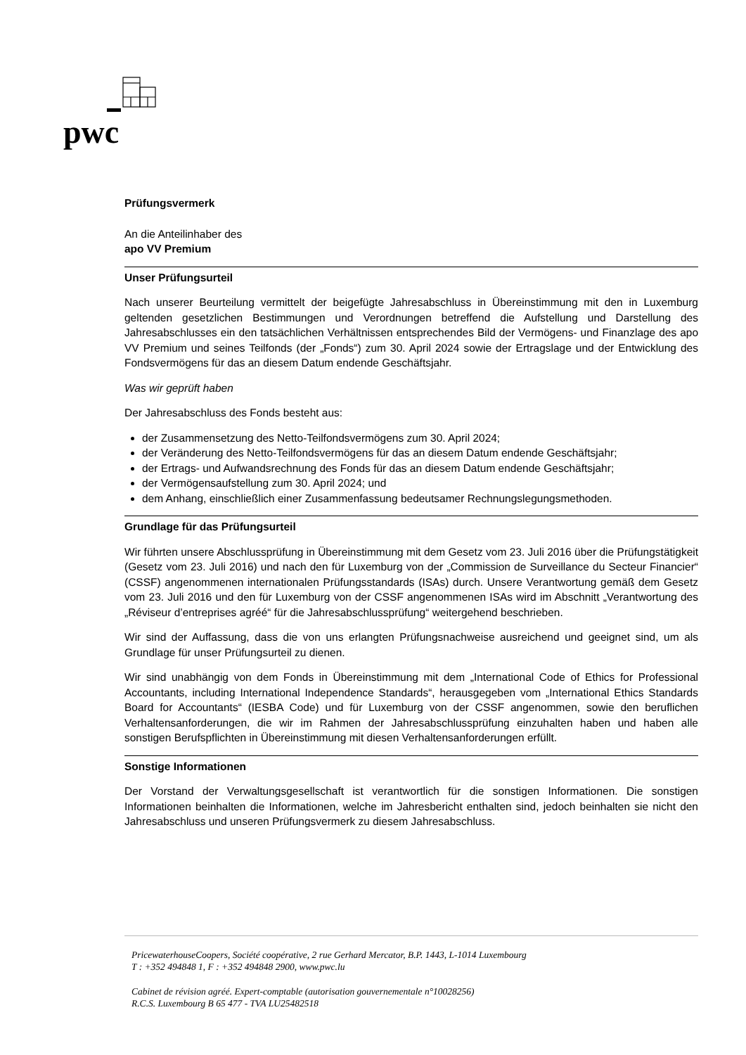pwc
Prüfungsvermerk
An die Anteilinhaber des
apo VV Premium
Unser Prüfungsurteil
Nach unserer Beurteilung vermittelt der beigefügte Jahresabschluss in Übereinstimmung mit den in Luxemburg geltenden gesetzlichen Bestimmungen und Verordnungen betreffend die Aufstellung und Darstellung des Jahresabschlusses ein den tatsächlichen Verhältnissen entsprechendes Bild der Vermögens- und Finanzlage des apo VV Premium und seines Teilfonds (der „Fonds“) zum 30. April 2024 sowie der Ertragslage und der Entwicklung des Fondsvermögens für das an diesem Datum endende Geschäftsjahr.
Was wir geprüft haben
Der Jahresabschluss des Fonds besteht aus:
der Zusammensetzung des Netto-Teilfondsvermögens zum 30. April 2024;
der Veränderung des Netto-Teilfondsvermögens für das an diesem Datum endende Geschäftsjahr;
der Ertrags- und Aufwandsrechnung des Fonds für das an diesem Datum endende Geschäftsjahr;
der Vermögensaufstellung zum 30. April 2024; und
dem Anhang, einschließlich einer Zusammenfassung bedeutsamer Rechnungslegungsmethoden.
Grundlage für das Prüfungsurteil
Wir führten unsere Abschlussprüfung in Übereinstimmung mit dem Gesetz vom 23. Juli 2016 über die Prüfungstätigkeit (Gesetz vom 23. Juli 2016) und nach den für Luxemburg von der „Commission de Surveillance du Secteur Financier“ (CSSF) angenommenen internationalen Prüfungsstandards (ISAs) durch. Unsere Verantwortung gemäß dem Gesetz vom 23. Juli 2016 und den für Luxemburg von der CSSF angenommenen ISAs wird im Abschnitt „Verantwortung des „Réviseur d’entreprises agréé“ für die Jahresabschlussprüfung“ weitergehend beschrieben.
Wir sind der Auffassung, dass die von uns erlangten Prüfungsnachweise ausreichend und geeignet sind, um als Grundlage für unser Prüfungsurteil zu dienen.
Wir sind unabhängig von dem Fonds in Übereinstimmung mit dem „International Code of Ethics for Professional Accountants, including International Independence Standards“, herausgegeben vom „International Ethics Standards Board for Accountants“ (IESBA Code) und für Luxemburg von der CSSF angenommen, sowie den beruflichen Verhaltensanforderungen, die wir im Rahmen der Jahresabschlussprüfung einzuhalten haben und haben alle sonstigen Berufspflichten in Übereinstimmung mit diesen Verhaltensanforderungen erfüllt.
Sonstige Informationen
Der Vorstand der Verwaltungsgesellschaft ist verantwortlich für die sonstigen Informationen. Die sonstigen Informationen beinhalten die Informationen, welche im Jahresbericht enthalten sind, jedoch beinhalten sie nicht den Jahresabschluss und unseren Prüfungsvermerk zu diesem Jahresabschluss.
PricewaterhouseCoopers, Société coopérative, 2 rue Gerhard Mercator, B.P. 1443, L-1014 Luxembourg
T : +352 494848 1, F : +352 494848 2900, www.pwc.lu
Cabinet de révision agréé. Expert-comptable (autorisation gouvernementale n°10028256)
R.C.S. Luxembourg B 65 477 - TVA LU25482518